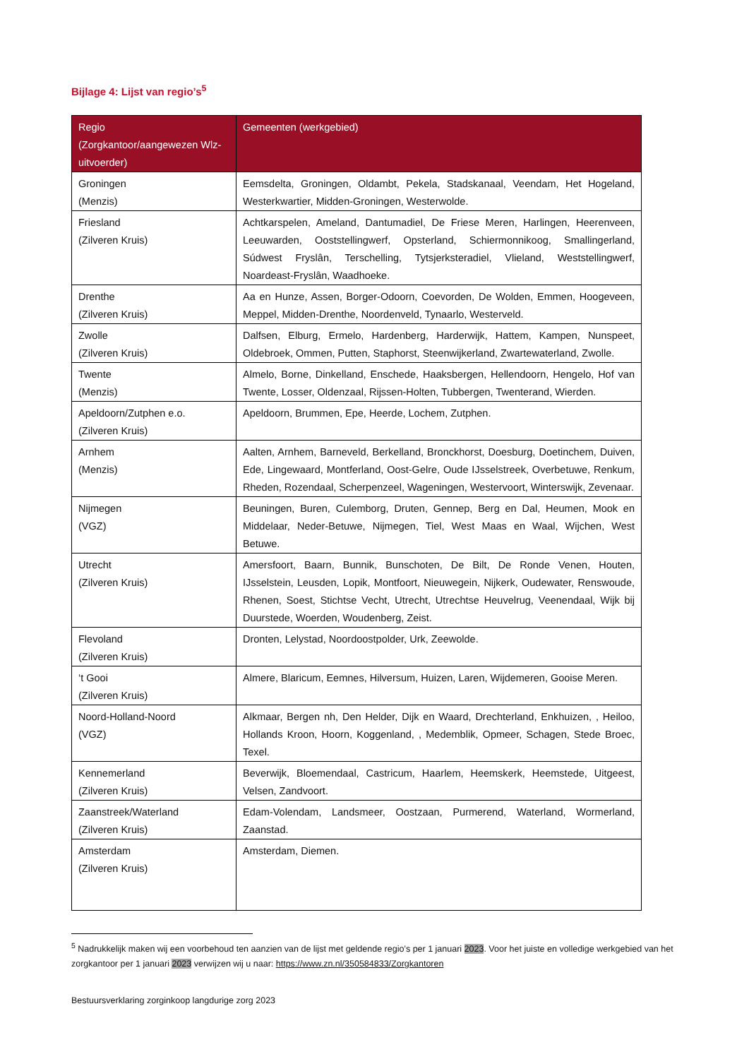Bijlage 4: Lijst van regio’s<sup>5</sup>
| Regio (Zorgkantoor/aangewezen Wlz-uitvoerder) | Gemeenten (werkgebied) |
| --- | --- |
| Groningen (Menzis) | Eemsdelta, Groningen, Oldambt, Pekela, Stadskanaal, Veendam, Het Hogeland, Westerkwartier, Midden-Groningen, Westerwolde. |
| Friesland (Zilveren Kruis) | Achtkarspelen, Ameland, Dantumadiel, De Friese Meren, Harlingen, Heerenveen, Leeuwarden, Ooststellingwerf, Opsterland, Schiermonnikoog, Smallingerland, Súdwest Fryslân, Terschelling, Tytsjerksteradiel, Vlieland, Weststellingwerf, Noardeast-Fryslân, Waadhoeke. |
| Drenthe (Zilveren Kruis) | Aa en Hunze, Assen, Borger-Odoorn, Coevorden, De Wolden, Emmen, Hoogeveen, Meppel, Midden-Drenthe, Noordenveld, Tynaarlo, Westerveld. |
| Zwolle (Zilveren Kruis) | Dalfsen, Elburg, Ermelo, Hardenberg, Harderwijk, Hattem, Kampen, Nunspeet, Oldebroek, Ommen, Putten, Staphorst, Steenwijkerland, Zwartewaterland, Zwolle. |
| Twente (Menzis) | Almelo, Borne, Dinkelland, Enschede, Haaksbergen, Hellendoorn, Hengelo, Hof van Twente, Losser, Oldenzaal, Rijssen-Holten, Tubbergen, Twenterand, Wierden. |
| Apeldoorn/Zutphen e.o. (Zilveren Kruis) | Apeldoorn, Brummen, Epe, Heerde, Lochem, Zutphen. |
| Arnhem (Menzis) | Aalten, Arnhem, Barneveld, Berkelland, Bronckhorst, Doesburg, Doetinchem, Duiven, Ede, Lingewaard, Montferland, Oost-Gelre, Oude IJsselstreek, Overbetuwe, Renkum, Rheden, Rozendaal, Scherpenzeel, Wageningen, Westervoort, Winterswijk, Zevenaar. |
| Nijmegen (VGZ) | Beuningen, Buren, Culemborg, Druten, Gennep, Berg en Dal, Heumen, Mook en Middelaar, Neder-Betuwe, Nijmegen, Tiel, West Maas en Waal, Wijchen, West Betuwe. |
| Utrecht (Zilveren Kruis) | Amersfoort, Baarn, Bunnik, Bunschoten, De Bilt, De Ronde Venen, Houten, IJsselstein, Leusden, Lopik, Montfoort, Nieuwegein, Nijkerk, Oudewater, Renswoude, Rhenen, Soest, Stichtse Vecht, Utrecht, Utrechtse Heuvelrug, Veenendaal, Wijk bij Duurstede, Woerden, Woudenberg, Zeist. |
| Flevoland (Zilveren Kruis) | Dronten, Lelystad, Noordoostpolder, Urk, Zeewolde. |
| ‘t Gooi (Zilveren Kruis) | Almere, Blaricum, Eemnes, Hilversum, Huizen, Laren, Wijdemeren, Gooise Meren. |
| Noord-Holland-Noord (VGZ) | Alkmaar, Bergen nh, Den Helder, Dijk en Waard, Drechterland, Enkhuizen, , Heiloo, Hollands Kroon, Hoorn, Koggenland, , Medemblik, Opmeer, Schagen, Stede Broec, Texel. |
| Kennemerland (Zilveren Kruis) | Beverwijk, Bloemendaal, Castricum, Haarlem, Heemskerk, Heemstede, Uitgeest, Velsen, Zandvoort. |
| Zaanstreek/Waterland (Zilveren Kruis) | Edam-Volendam, Landsmeer, Oostzaan, Purmerend, Waterland, Wormerland, Zaanstad. |
| Amsterdam (Zilveren Kruis) | Amsterdam, Diemen. |
<sup>5</sup> Nadrukkelijk maken wij een voorbehoud ten aanzien van de lijst met geldende regio’s per 1 januari 2023. Voor het juiste en volledige werkgebied van het zorgkantoor per 1 januari 2023 verwijzen wij u naar: https://www.zn.nl/350584833/Zorgkantoren
Bestuursverklaring zorginkoop langdurige zorg 2023